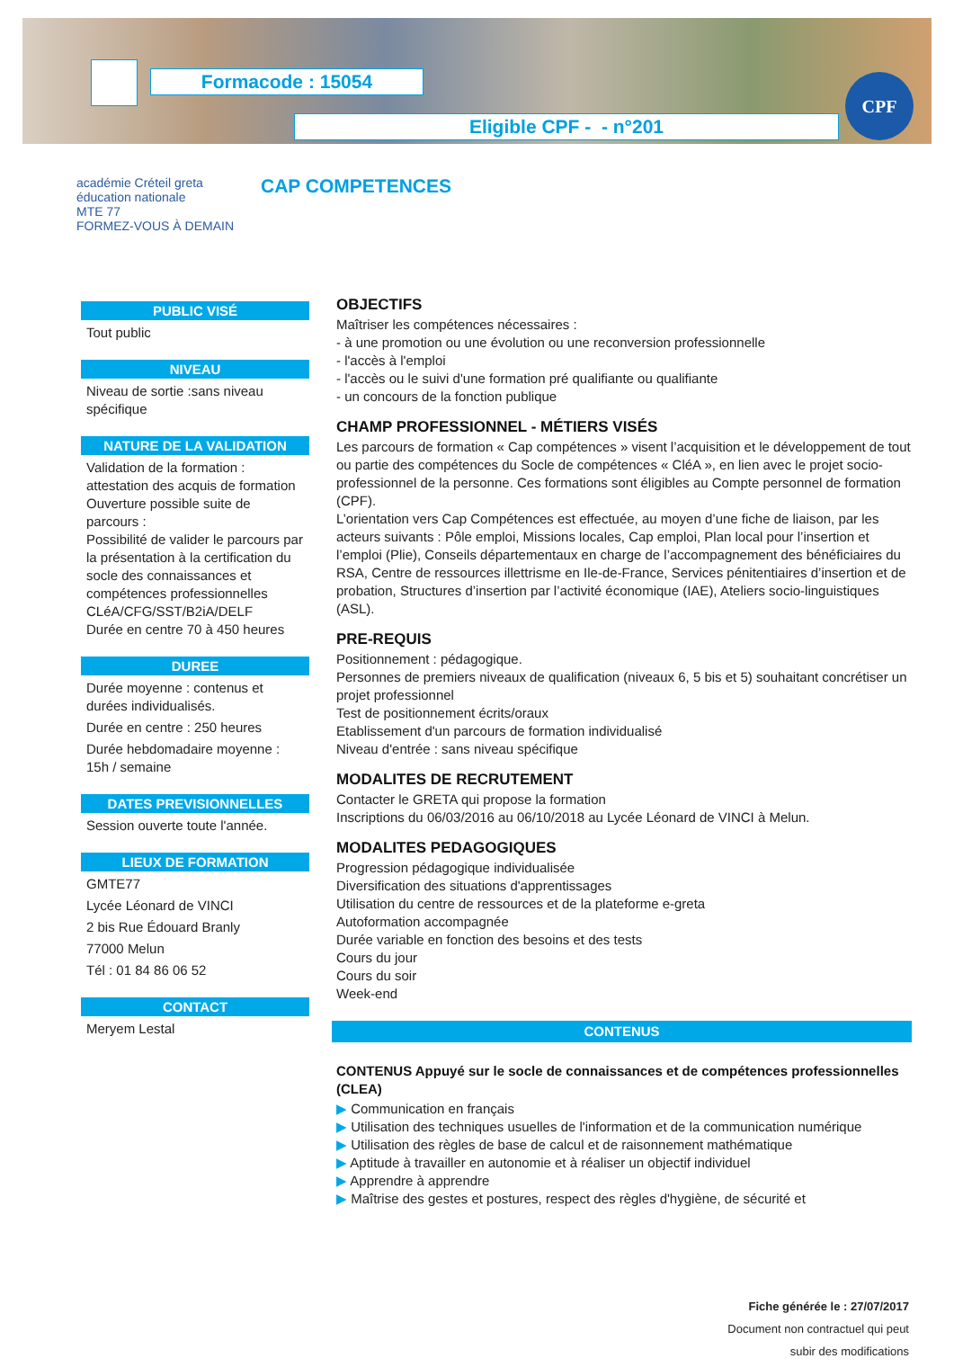Formacode : 15054
Eligible CPF - - n°201
CPF
académie Créteil greta
éducation nationale
MTE 77
FORMEZ-VOUS À DEMAIN
CAP COMPETENCES
PUBLIC VISÉ
Tout public
NIVEAU
Niveau de sortie :sans niveau spécifique
NATURE DE LA VALIDATION
Validation de la formation : attestation des acquis de formation
Ouverture possible suite de parcours :
Possibilité de valider le parcours par la présentation à la certification du socle des connaissances et compétences professionnelles
CLéA/CFG/SST/B2iA/DELF
Durée en centre 70 à 450 heures
DUREE
Durée moyenne : contenus et durées individualisés.
Durée en centre : 250 heures
Durée hebdomadaire moyenne : 15h / semaine
DATES PREVISIONNELLES
Session ouverte toute l'année.
LIEUX DE FORMATION
GMTE77
Lycée Léonard de VINCI
2 bis Rue Édouard Branly
77000 Melun
Tél : 01 84 86 06 52
CONTACT
Meryem Lestal
OBJECTIFS
Maîtriser les compétences nécessaires :
- à une promotion ou une évolution ou une reconversion professionnelle
- l'accès à l'emploi
- l'accès ou le suivi d'une formation pré qualifiante ou qualifiante
- un concours de la fonction publique
CHAMP PROFESSIONNEL - MÉTIERS VISÉS
Les parcours de formation « Cap compétences » visent l’acquisition et le développement de tout ou partie des compétences du Socle de compétences « CléA », en lien avec le projet socio-professionnel de la personne. Ces formations sont éligibles au Compte personnel de formation (CPF).
L’orientation vers Cap Compétences est effectuée, au moyen d’une fiche de liaison, par les acteurs suivants : Pôle emploi, Missions locales, Cap emploi, Plan local pour l’insertion et l’emploi (Plie), Conseils départementaux en charge de l’accompagnement des bénéficiaires du RSA, Centre de ressources illettrisme en Ile-de-France, Services pénitentiaires d’insertion et de probation, Structures d’insertion par l’activité économique (IAE), Ateliers socio-linguistiques (ASL).
PRE-REQUIS
Positionnement : pédagogique.
Personnes de premiers niveaux de qualification (niveaux 6, 5 bis et 5) souhaitant concrétiser un projet professionnel
Test de positionnement écrits/oraux
Etablissement d'un parcours de formation individualisé
Niveau d'entrée : sans niveau spécifique
MODALITES DE RECRUTEMENT
Contacter le GRETA qui propose la formation
Inscriptions du 06/03/2016 au 06/10/2018 au Lycée Léonard de VINCI à Melun.
MODALITES PEDAGOGIQUES
Progression pédagogique individualisée
Diversification des situations d'apprentissages
Utilisation du centre de ressources et de la plateforme e-greta
Autoformation accompagnée
Durée variable en fonction des besoins et des tests
Cours du jour
Cours du soir
Week-end
CONTENUS
CONTENUS Appuyé sur le socle de connaissances et de compétences professionnelles (CLEA)
▶ Communication en français
▶ Utilisation des techniques usuelles de l'information et de la communication numérique
▶ Utilisation des règles de base de calcul et de raisonnement mathématique
▶ Aptitude à travailler en autonomie et à réaliser un objectif individuel
▶ Apprendre à apprendre
▶ Maîtrise des gestes et postures, respect des règles d'hygiène, de sécurité et
Fiche générée le : 27/07/2017
Document non contractuel qui peut
subir des modifications